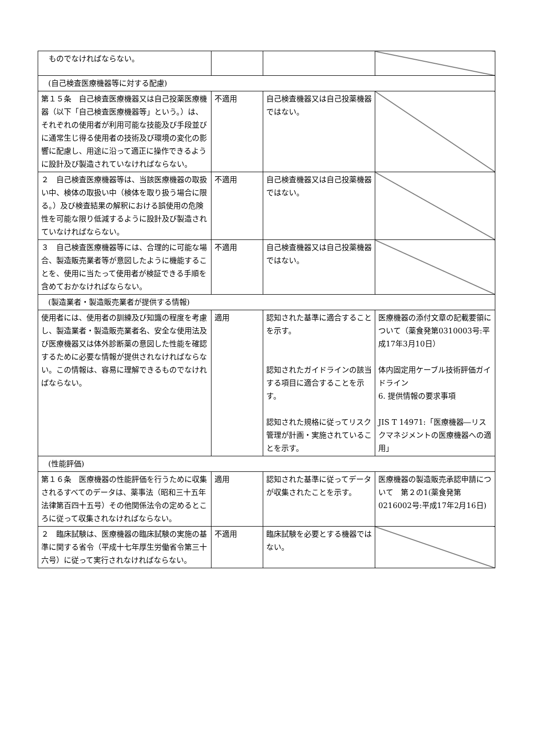| ものでなければならない。 | | | |
| (自己検査医療機器等に対する配慮) | | | |
| 第１５条 自己検査医療機器又は自己投薬医療機器（以下「自己検査医療機器等」という。）は、それぞれの使用者が利用可能な技能及び手段並びに通常生じ得る使用者の技術及び環境の変化の影響に配慮し、用途に沿って適正に操作できるように設計及び製造されていなければならない。 | 不適用 | 自己検査機器又は自己投薬機器ではない。 | |
| ２ 自己検査医療機器等は、当該医療機器の取扱い中、検体の取扱い中（検体を取り扱う場合に限る。）及び検査結果の解釈における誤使用の危険性を可能な限り低減するように設計及び製造されていなければならない。 | 不適用 | 自己検査機器又は自己投薬機器ではない。 | |
| ３ 自己検査医療機器等には、合理的に可能な場合、製造販売業者等が意図したように機能することを、使用に当たって使用者が検証できる手順を含めておかなければならない。 | 不適用 | 自己検査機器又は自己投薬機器ではない。 | |
| (製造業者・製造販売業者が提供する情報) | | | |
| 使用者には、使用者の訓練及び知識の程度を考慮し、製造業者・製造販売業者名、安全な使用法及び医療機器又は体外診断薬の意図した性能を確認するために必要な情報が提供されなければならない。この情報は、容易に理解できるものでなければならない。 | 適用 | 認知された基準に適合することを示す。 認知されたガイドラインの該当する項目に適合することを示す。 認知された規格に従ってリスク管理が計画・実施されていることを示す。 | 医療機器の添付文章の記載要領について（薬食発第0310003号:平成17年3月10日） 体内固定用ケーブル技術評価ガイドライン 6. 提供情報の要求事項 JIS T 14971:「医療機器―リスクマネジメントの医療機器への適用」 |
| (性能評価) | | | |
| 第１６条 医療機器の性能評価を行うために収集されるすべてのデータは、薬事法（昭和三十五年法律第百四十五号）その他関係法令の定めるところに従って収集されなければならない。 | 適用 | 認知された基準に従ってデータが収集されたことを示す。 | 医療機器の製造販売承認申請について 第２の1(薬食発第0216002号:平成17年2月16日) |
| ２ 臨床試験は、医療機器の臨床試験の実施の基準に関する省令（平成十七年厚生労働省令第三十六号）に従って実行されなければならない。 | 不適用 | 臨床試験を必要とする機器ではない。 | |